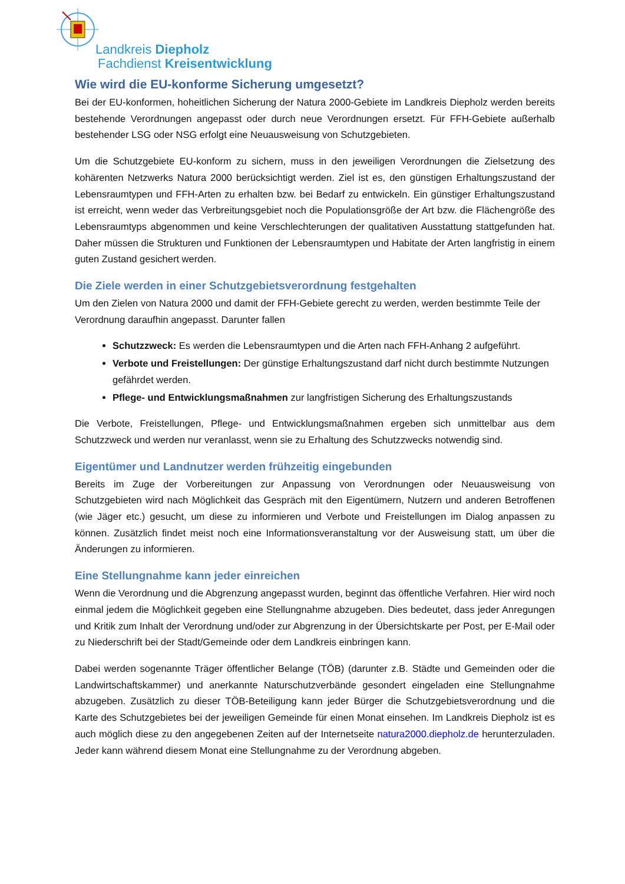Landkreis Diepholz
Fachdienst Kreisentwicklung
Wie wird die EU-konforme Sicherung umgesetzt?
Bei der EU-konformen, hoheitlichen Sicherung der Natura 2000-Gebiete im Landkreis Diepholz werden bereits bestehende Verordnungen angepasst oder durch neue Verordnungen ersetzt. Für FFH-Gebiete außerhalb bestehender LSG oder NSG erfolgt eine Neuausweisung von Schutzgebieten.
Um die Schutzgebiete EU-konform zu sichern, muss in den jeweiligen Verordnungen die Zielsetzung des kohärenten Netzwerks Natura 2000 berücksichtigt werden. Ziel ist es, den günstigen Erhaltungszustand der Lebensraumtypen und FFH-Arten zu erhalten bzw. bei Bedarf zu entwickeln. Ein günstiger Erhaltungszustand ist erreicht, wenn weder das Verbreitungsgebiet noch die Populationsgröße der Art bzw. die Flächengröße des Lebensraumtyps abgenommen und keine Verschlechterungen der qualitativen Ausstattung stattgefunden hat. Daher müssen die Strukturen und Funktionen der Lebensraumtypen und Habitate der Arten langfristig in einem guten Zustand gesichert werden.
Die Ziele werden in einer Schutzgebietsverordnung festgehalten
Um den Zielen von Natura 2000 und damit der FFH-Gebiete gerecht zu werden, werden bestimmte Teile der Verordnung daraufhin angepasst. Darunter fallen
Schutzzweck: Es werden die Lebensraumtypen und die Arten nach FFH-Anhang 2 aufgeführt.
Verbote und Freistellungen: Der günstige Erhaltungszustand darf nicht durch bestimmte Nutzungen gefährdet werden.
Pflege- und Entwicklungsmaßnahmen zur langfristigen Sicherung des Erhaltungszustands
Die Verbote, Freistellungen, Pflege- und Entwicklungsmaßnahmen ergeben sich unmittelbar aus dem Schutzzweck und werden nur veranlasst, wenn sie zu Erhaltung des Schutzzwecks notwendig sind.
Eigentümer und Landnutzer werden frühzeitig eingebunden
Bereits im Zuge der Vorbereitungen zur Anpassung von Verordnungen oder Neuausweisung von Schutzgebieten wird nach Möglichkeit das Gespräch mit den Eigentümern, Nutzern und anderen Betroffenen (wie Jäger etc.) gesucht, um diese zu informieren und Verbote und Freistellungen im Dialog anpassen zu können. Zusätzlich findet meist noch eine Informationsveranstaltung vor der Ausweisung statt, um über die Änderungen zu informieren.
Eine Stellungnahme kann jeder einreichen
Wenn die Verordnung und die Abgrenzung angepasst wurden, beginnt das öffentliche Verfahren. Hier wird noch einmal jedem die Möglichkeit gegeben eine Stellungnahme abzugeben. Dies bedeutet, dass jeder Anregungen und Kritik zum Inhalt der Verordnung und/oder zur Abgrenzung in der Übersichtskarte per Post, per E-Mail oder zu Niederschrift bei der Stadt/Gemeinde oder dem Landkreis einbringen kann.
Dabei werden sogenannte Träger öffentlicher Belange (TÖB) (darunter z.B. Städte und Gemeinden oder die Landwirtschaftskammer) und anerkannte Naturschutzverbände gesondert eingeladen eine Stellungnahme abzugeben. Zusätzlich zu dieser TÖB-Beteiligung kann jeder Bürger die Schutzgebietsverordnung und die Karte des Schutzgebietes bei der jeweiligen Gemeinde für einen Monat einsehen. Im Landkreis Diepholz ist es auch möglich diese zu den angegebenen Zeiten auf der Internetseite natura2000.diepholz.de herunterzuladen. Jeder kann während diesem Monat eine Stellungnahme zu der Verordnung abgeben.